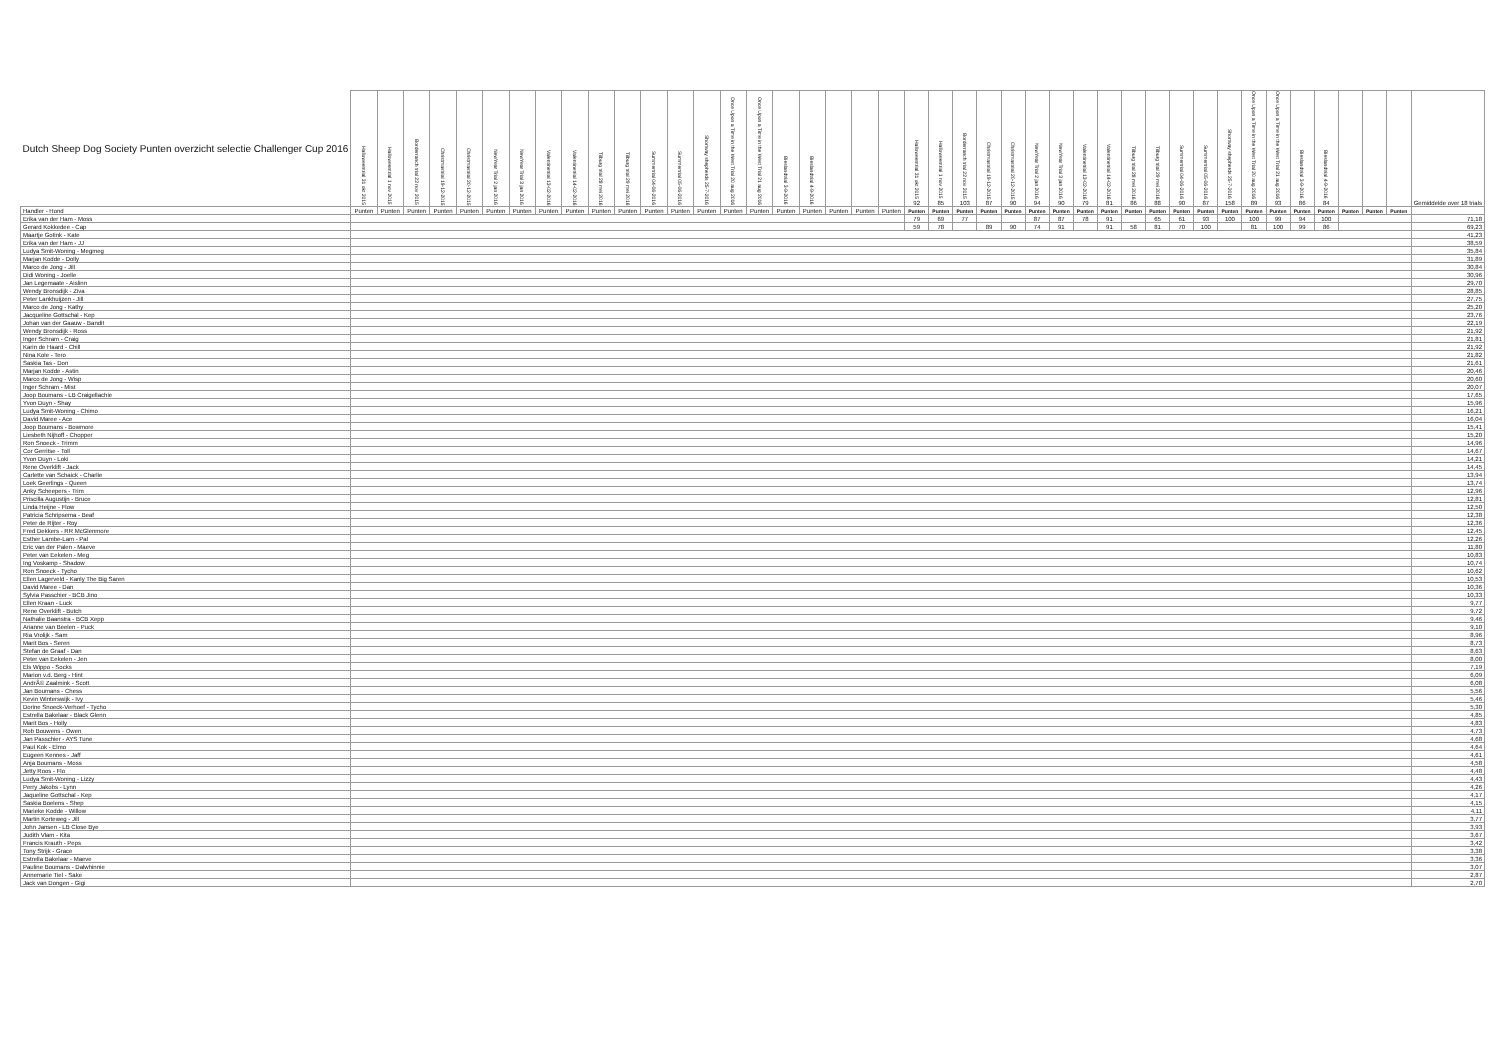| Dutch Sheep Dog Society Punten overzicht selectie Challenger Cup 2016 | Halloweentrial 31 okt 2015 | Halloweentrial 1 nov 2015 | Borderranch trial 22 nov 2015 | Christmastrial 19-12-2015 | Christmastrial 20-12-2015 | NewYear Trial 2 jan 2016 | NewYear Trial 3 jan 2016 | Valentinetrial 13-02-2016 | Valentinetrial 14-02-2016 | Tilburg trial 28 mei 2016 | Tilburg trial 29 mei 2016 | Summertrial 04-06-2016 | Summertrial 05-06-2016 | Shortway shepherds 25-7-2016 | Once Upon a Time in the West Trial 20 aug 2016 | Once Upon a Time in the West Trial 21 aug 2016 | Bieslandtrial 3-9-2016 | Bieslandtrial 4-9-2016 | | | | Halloweentrial 31 okt 2015 92 | Halloweentrial 1 nov 2015 85 | Borderranch trial 22 nov 2015 103 | Christmastrial 19-12-2015 87 | Christmastrial 20-12-2015 90 | NewYear Trial 2 jan 2016 94 | NewYear Trial 3 jan 2016 90 | Valentinetrial 13-02-2016 79 | Valentinetrial 14-02-2016 81 | Tilburg trial 28 mei 2016 86 | Tilburg trial 29 mei 2016 88 | Summertrial 04-06-2016 90 | Summertrial 05-06-2016 87 | Shortway shepherds 25-7-2016 158 | Once Upon a Time in the West Trial 20 aug 2016 89 | Once Upon a Time in the West Trial 21 aug 2016 93 | Bieslandtrial 3-9-2016 86 | Bieslandtrial 4-9-2016 84 | | | | Gemiddelde over 18 trials |
| --- | --- | --- | --- | --- | --- | --- | --- | --- | --- | --- | --- | --- | --- | --- | --- | --- | --- | --- | --- | --- | --- | --- | --- | --- | --- | --- | --- | --- | --- | --- | --- | --- | --- | --- | --- | --- | --- | --- | --- | --- | --- | --- | --- |
| Handler - Hond | Punten | Punten | Punten | Punten | Punten | Punten | Punten | Punten | Punten | Punten | Punten | Punten | Punten | Punten | Punten | Punten | Punten | Punten | Punten | Punten | Punten | Punten | Punten | Punten | Punten | Punten | Punten | Punten | Punten | Punten | Punten | Punten | Punten | Punten | Punten | Punten | Punten | Punten | Punten | Punten | Punten | Punten | |
| Erika van der Ham - Moss | | | | | | | | | | | | | | | | | | | | | | 79 | 69 | 77 | | | 87 | 87 | 78 | 91 | | 65 | 61 | 93 | 100 | 100 | 99 | 94 | 100 | | | | 71,18 |
| Gerard Kokkedee - Cap | | | | | | | | | | | | | | | | | | | | | | 59 | 78 | | 89 | 90 | 74 | 91 | | 91 | 58 | 81 | 70 | 100 | | 81 | 100 | 99 | 86 | | | | 69,23 |
| Maartje Gotink - Kate | | | | | | | | | | | | | | | | | | | | | | | | | | | | | | | | | | | | | | | | | | | 41,23 |
| Erika van der Ham - JJ | | | | | | | | | | | | | | | | | | | | | | | | | | | | | | | | | | | | | | | | | | | 38,59 |
| Ludya Smit-Woning - Megmeg | | | | | | | | | | | | | | | | | | | | | | | | | | | | | | | | | | | | | | | | | | | 35,84 |
| Marjan Kodde - Dolly | | | | | | | | | | | | | | | | | | | | | | | | | | | | | | | | | | | | | | | | | | | 31,89 |
| Marco de Jong - Jill | | | | | | | | | | | | | | | | | | | | | | | | | | | | | | | | | | | | | | | | | | | 30,84 |
| Didi Woning - Joelle | | | | | | | | | | | | | | | | | | | | | | | | | | | | | | | | | | | | | | | | | | | 30,96 |
| Jan Legemaate - Aislinn | | | | | | | | | | | | | | | | | | | | | | | | | | | | | | | | | | | | | | | | | | | 29,70 |
| Wendy Bronsdijk - Ziva | | | | | | | | | | | | | | | | | | | | | | | | | | | | | | | | | | | | | | | | | | | 28,85 |
| Peter Lankhuijzen - Jill | | | | | | | | | | | | | | | | | | | | | | | | | | | | | | | | | | | | | | | | | | | 27,75 |
| Marco de Jong - Kathy | | | | | | | | | | | | | | | | | | | | | | | | | | | | | | | | | | | | | | | | | | | 25,20 |
| Jacqueline Gottschal - Kep | | | | | | | | | | | | | | | | | | | | | | | | | | | | | | | | | | | | | | | | | | | 23,76 |
| Johan van der Gaauw - Bandit | | | | | | | | | | | | | | | | | | | | | | | | | | | | | | | | | | | | | | | | | | | 22,19 |
| Wendy Bronsdijk - Ross | | | | | | | | | | | | | | | | | | | | | | | | | | | | | | | | | | | | | | | | | | | 21,92 |
| Inger Schram - Craig | | | | | | | | | | | | | | | | | | | | | | | | | | | | | | | | | | | | | | | | | | | 21,81 |
| Karin de Haard - Chill | | | | | | | | | | | | | | | | | | | | | | | | | | | | | | | | | | | | | | | | | | | 21,92 |
| Nina Kole - Tero | | | | | | | | | | | | | | | | | | | | | | | | | | | | | | | | | | | | | | | | | | | 21,82 |
| Saskia Tas - Don | | | | | | | | | | | | | | | | | | | | | | | | | | | | | | | | | | | | | | | | | | | 21,61 |
| Marjan Kodde - Astin | | | | | | | | | | | | | | | | | | | | | | | | | | | | | | | | | | | | | | | | | | | 20,46 |
| Marco de Jong - Wisp | | | | | | | | | | | | | | | | | | | | | | | | | | | | | | | | | | | | | | | | | | | 20,60 |
| Inger Schram - Mist | | | | | | | | | | | | | | | | | | | | | | | | | | | | | | | | | | | | | | | | | | | 20,07 |
| Joop Boumans - LB Craigellachie | | | | | | | | | | | | | | | | | | | | | | | | | | | | | | | | | | | | | | | | | | | 17,65 |
| Yvon Duyn - Shay | | | | | | | | | | | | | | | | | | | | | | | | | | | | | | | | | | | | | | | | | | | 15,96 |
| Ludya Smit-Woning - Chimo | | | | | | | | | | | | | | | | | | | | | | | | | | | | | | | | | | | | | | | | | | | 16,21 |
| David Maree - Ace | | | | | | | | | | | | | | | | | | | | | | | | | | | | | | | | | | | | | | | | | | | 16,04 |
| Joop Boumans - Bowmore | | | | | | | | | | | | | | | | | | | | | | | | | | | | | | | | | | | | | | | | | | | 15,41 |
| Liesbeth Nijhoff - Chopper | | | | | | | | | | | | | | | | | | | | | | | | | | | | | | | | | | | | | | | | | | | 15,20 |
| Ron Snoeck - Trimm | | | | | | | | | | | | | | | | | | | | | | | | | | | | | | | | | | | | | | | | | | | 14,96 |
| Cor Gerritse - Toll | | | | | | | | | | | | | | | | | | | | | | | | | | | | | | | | | | | | | | | | | | | 14,67 |
| Yvon Duyn - Loki | | | | | | | | | | | | | | | | | | | | | | | | | | | | | | | | | | | | | | | | | | | 14,21 |
| Rene Overklift - Jack | | | | | | | | | | | | | | | | | | | | | | | | | | | | | | | | | | | | | | | | | | | 14,45 |
| Carlette van Schaick - Charlie | | | | | | | | | | | | | | | | | | | | | | | | | | | | | | | | | | | | | | | | | | | 13,94 |
| Loek Geerlings - Queen | | | | | | | | | | | | | | | | | | | | | | | | | | | | | | | | | | | | | | | | | | | 13,74 |
| Anky Scheepers - Trim | | | | | | | | | | | | | | | | | | | | | | | | | | | | | | | | | | | | | | | | | | | 12,96 |
| Priscilla Augustijn - Bruce | | | | | | | | | | | | | | | | | | | | | | | | | | | | | | | | | | | | | | | | | | | 12,81 |
| Linda Heijne - Flow | | | | | | | | | | | | | | | | | | | | | | | | | | | | | | | | | | | | | | | | | | | 12,50 |
| Patricia Schripsema - Beaf | | | | | | | | | | | | | | | | | | | | | | | | | | | | | | | | | | | | | | | | | | | 12,38 |
| Peter de Rijter - Roy | | | | | | | | | | | | | | | | | | | | | | | | | | | | | | | | | | | | | | | | | | | 12,36 |
| Fred Dekkers - RR McGlenmore | | | | | | | | | | | | | | | | | | | | | | | | | | | | | | | | | | | | | | | | | | | 12,45 |
| Esther Lambe-Lam - Pal | | | | | | | | | | | | | | | | | | | | | | | | | | | | | | | | | | | | | | | | | | | 12,26 |
| Eric van der Palen - Maeve | | | | | | | | | | | | | | | | | | | | | | | | | | | | | | | | | | | | | | | | | | | 11,80 |
| Peter van Eekelen - Meg | | | | | | | | | | | | | | | | | | | | | | | | | | | | | | | | | | | | | | | | | | | 10,83 |
| Ing Voskamp - Shadow | | | | | | | | | | | | | | | | | | | | | | | | | | | | | | | | | | | | | | | | | | | 10,74 |
| Ron Snoeck - Tycho | | | | | | | | | | | | | | | | | | | | | | | | | | | | | | | | | | | | | | | | | | | 10,62 |
| Ellen Lagerveld - Kanly The Big Saren | | | | | | | | | | | | | | | | | | | | | | | | | | | | | | | | | | | | | | | | | | | 10,53 |
| David Maree - Dan | | | | | | | | | | | | | | | | | | | | | | | | | | | | | | | | | | | | | | | | | | | 10,36 |
| Sylvia Passchier - BCB Jino | | | | | | | | | | | | | | | | | | | | | | | | | | | | | | | | | | | | | | | | | | | 10,33 |
| Ellen Kraan - Luck | | | | | | | | | | | | | | | | | | | | | | | | | | | | | | | | | | | | | | | | | | | 9,77 |
| Rene Overklift - Butch | | | | | | | | | | | | | | | | | | | | | | | | | | | | | | | | | | | | | | | | | | | 9,72 |
| Nathalie Baanstra - BCB Xepp | | | | | | | | | | | | | | | | | | | | | | | | | | | | | | | | | | | | | | | | | | | 9,46 |
| Arianne van Beelen - Puck | | | | | | | | | | | | | | | | | | | | | | | | | | | | | | | | | | | | | | | | | | | 9,10 |
| Ria Vrolijk - Sam | | | | | | | | | | | | | | | | | | | | | | | | | | | | | | | | | | | | | | | | | | | 8,96 |
| Marit Bos - Seren | | | | | | | | | | | | | | | | | | | | | | | | | | | | | | | | | | | | | | | | | | | 8,73 |
| Stefan de Graaf - Dan | | | | | | | | | | | | | | | | | | | | | | | | | | | | | | | | | | | | | | | | | | | 8,63 |
| Peter van Eekelen - Jen | | | | | | | | | | | | | | | | | | | | | | | | | | | | | | | | | | | | | | | | | | | 8,00 |
| Els Wippo - Socks | | | | | | | | | | | | | | | | | | | | | | | | | | | | | | | | | | | | | | | | | | | 7,19 |
| Marion v.d. Berg - Hint | | | | | | | | | | | | | | | | | | | | | | | | | | | | | | | | | | | | | | | | | | | 6,09 |
| AndrÃ© Zaalmink - Scott | | | | | | | | | | | | | | | | | | | | | | | | | | | | | | | | | | | | | | | | | | | 6,08 |
| Jan Boumans - Chess | | | | | | | | | | | | | | | | | | | | | | | | | | | | | | | | | | | | | | | | | | | 5,56 |
| Kevin Winterswijk - Ivy | | | | | | | | | | | | | | | | | | | | | | | | | | | | | | | | | | | | | | | | | | | 5,46 |
| Dorine Snoeck-Verhoef - Tycho | | | | | | | | | | | | | | | | | | | | | | | | | | | | | | | | | | | | | | | | | | | 5,30 |
| Estrella Bakelaar - Black Glenn | | | | | | | | | | | | | | | | | | | | | | | | | | | | | | | | | | | | | | | | | | | 4,85 |
| Marit Bos - Holly | | | | | | | | | | | | | | | | | | | | | | | | | | | | | | | | | | | | | | | | | | | 4,83 |
| Rob Bouwens - Owen | | | | | | | | | | | | | | | | | | | | | | | | | | | | | | | | | | | | | | | | | | | 4,73 |
| Jan Passchier - AYS Tune | | | | | | | | | | | | | | | | | | | | | | | | | | | | | | | | | | | | | | | | | | | 4,68 |
| Paul Kok - Elmo | | | | | | | | | | | | | | | | | | | | | | | | | | | | | | | | | | | | | | | | | | | 4,64 |
| Eugeen Kennes - Jaff | | | | | | | | | | | | | | | | | | | | | | | | | | | | | | | | | | | | | | | | | | | 4,61 |
| Anja Boumans - Moss | | | | | | | | | | | | | | | | | | | | | | | | | | | | | | | | | | | | | | | | | | | 4,58 |
| Jetty Roos - Flo | | | | | | | | | | | | | | | | | | | | | | | | | | | | | | | | | | | | | | | | | | | 4,48 |
| Ludya Smit-Woning - Lizzy | | | | | | | | | | | | | | | | | | | | | | | | | | | | | | | | | | | | | | | | | | | 4,43 |
| Perry Jakobs - Lynn | | | | | | | | | | | | | | | | | | | | | | | | | | | | | | | | | | | | | | | | | | | 4,26 |
| Jaqueline Gottschal - Kep | | | | | | | | | | | | | | | | | | | | | | | | | | | | | | | | | | | | | | | | | | | 4,17 |
| Saskia Boelens - Shep | | | | | | | | | | | | | | | | | | | | | | | | | | | | | | | | | | | | | | | | | | | 4,15 |
| Marieke Kodde - Willow | | | | | | | | | | | | | | | | | | | | | | | | | | | | | | | | | | | | | | | | | | | 4,11 |
| Martin Korteweg - Jill | | | | | | | | | | | | | | | | | | | | | | | | | | | | | | | | | | | | | | | | | | | 3,77 |
| John Jansen - LB Close Bye | | | | | | | | | | | | | | | | | | | | | | | | | | | | | | | | | | | | | | | | | | | 3,93 |
| Judith Vlam - Kita | | | | | | | | | | | | | | | | | | | | | | | | | | | | | | | | | | | | | | | | | | | 3,67 |
| Francis Krauth - Peps | | | | | | | | | | | | | | | | | | | | | | | | | | | | | | | | | | | | | | | | | | | 3,42 |
| Tony Strijk - Grace | | | | | | | | | | | | | | | | | | | | | | | | | | | | | | | | | | | | | | | | | | | 3,38 |
| Estrella Bakelaar - Maeve | | | | | | | | | | | | | | | | | | | | | | | | | | | | | | | | | | | | | | | | | | | 3,36 |
| Pauline Boumans - Dalwhinnie | | | | | | | | | | | | | | | | | | | | | | | | | | | | | | | | | | | | | | | | | | | 3,07 |
| Annemarie Tiel - Sake | | | | | | | | | | | | | | | | | | | | | | | | | | | | | | | | | | | | | | | | | | | 2,87 |
| Jack van Dongen - Gigi | | | | | | | | | | | | | | | | | | | | | | | | | | | | | | | | | | | | | | | | | | | 2,70 |